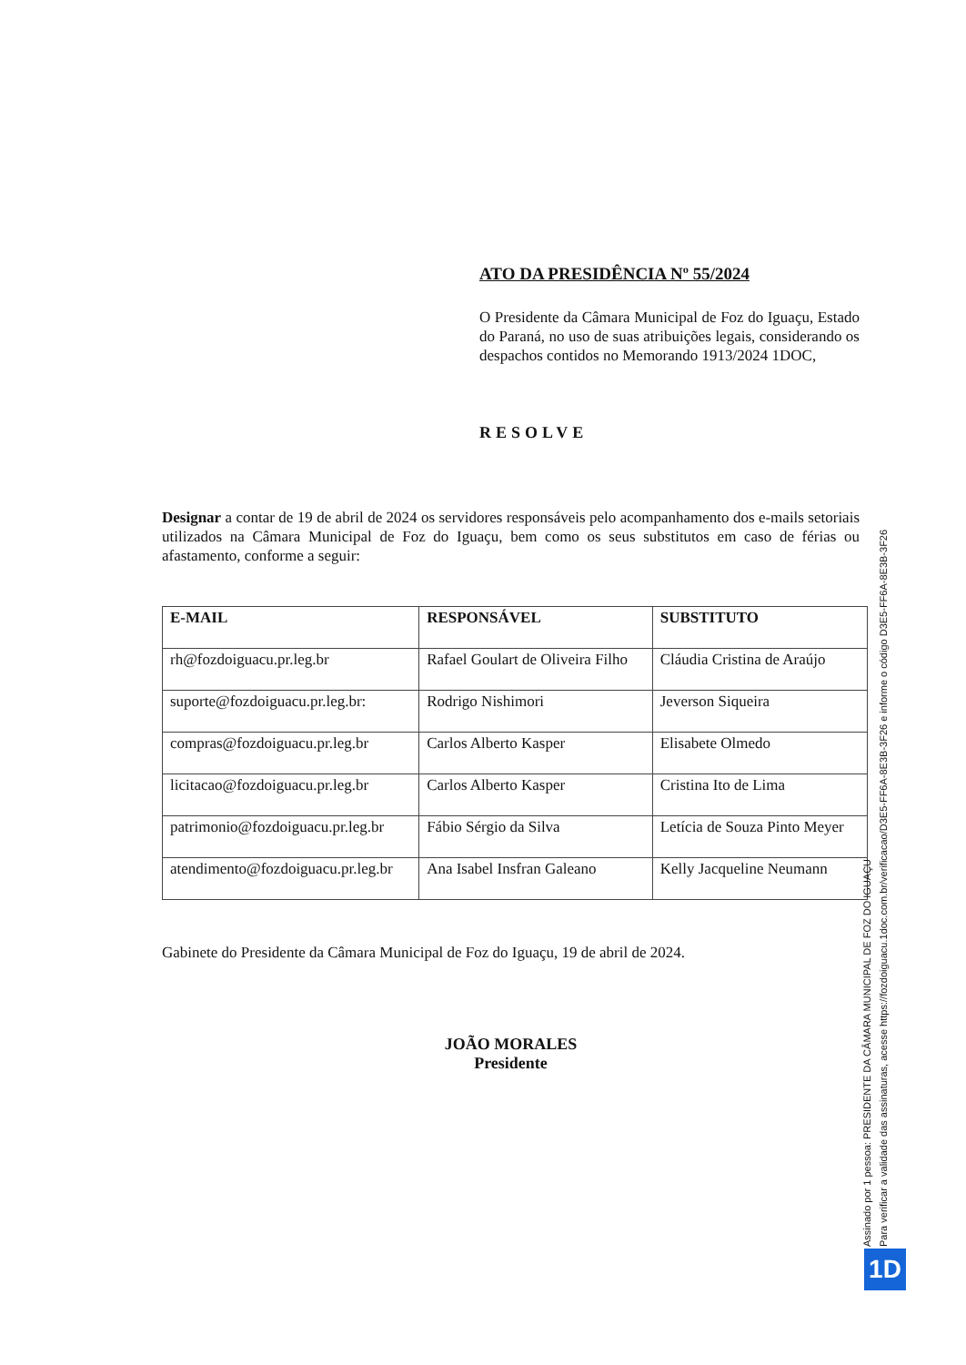ATO DA PRESIDÊNCIA Nº 55/2024
O Presidente da Câmara Municipal de Foz do Iguaçu, Estado do Paraná, no uso de suas atribuições legais, considerando os despachos contidos no Memorando 1913/2024 1DOC,
RESOLVE
Designar a contar de 19 de abril de 2024 os servidores responsáveis pelo acompanhamento dos e-mails setoriais utilizados na Câmara Municipal de Foz do Iguaçu, bem como os seus substitutos em caso de férias ou afastamento, conforme a seguir:
| E-MAIL | RESPONSÁVEL | SUBSTITUTO |
| --- | --- | --- |
| rh@fozdoiguacu.pr.leg.br | Rafael Goulart de Oliveira Filho | Cláudia Cristina de Araújo |
| suporte@fozdoiguacu.pr.leg.br: | Rodrigo Nishimori | Jeverson Siqueira |
| compras@fozdoiguacu.pr.leg.br | Carlos Alberto Kasper | Elisabete Olmedo |
| licitacao@fozdoiguacu.pr.leg.br | Carlos Alberto Kasper | Cristina Ito de Lima |
| patrimonio@fozdoiguacu.pr.leg.br | Fábio Sérgio da Silva | Letícia de Souza Pinto Meyer |
| atendimento@fozdoiguacu.pr.leg.br | Ana Isabel Insfran Galeano | Kelly Jacqueline Neumann |
Gabinete do Presidente da Câmara Municipal de Foz do Iguaçu, 19 de abril de 2024.
JOÃO MORALES
Presidente
Assinado por 1 pessoa: PRESIDENTE DA CÂMARA MUNICIPAL DE FOZ DO IGUAÇU
Para verificar a validade das assinaturas, acesse https://fozdoiguacu.1doc.com.br/verificacao/D3E5-FF6A-8E3B-3F26 e informe o código D3E5-FF6A-8E3B-3F26
1D